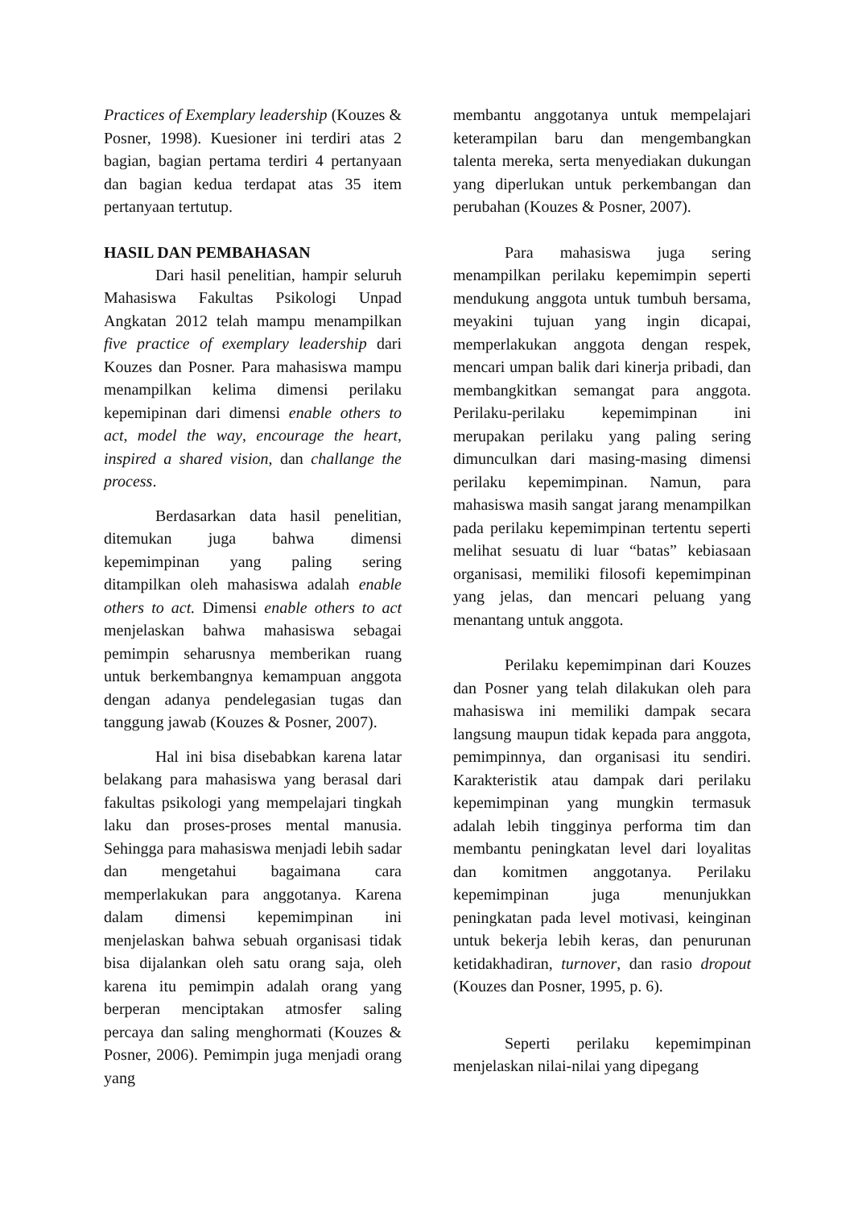Practices of Exemplary leadership (Kouzes & Posner, 1998). Kuesioner ini terdiri atas 2 bagian, bagian pertama terdiri 4 pertanyaan dan bagian kedua terdapat atas 35 item pertanyaan tertutup.
HASIL DAN PEMBAHASAN
Dari hasil penelitian, hampir seluruh Mahasiswa Fakultas Psikologi Unpad Angkatan 2012 telah mampu menampilkan five practice of exemplary leadership dari Kouzes dan Posner. Para mahasiswa mampu menampilkan kelima dimensi perilaku kepemipinan dari dimensi enable others to act, model the way, encourage the heart, inspired a shared vision, dan challange the process.
Berdasarkan data hasil penelitian, ditemukan juga bahwa dimensi kepemimpinan yang paling sering ditampilkan oleh mahasiswa adalah enable others to act. Dimensi enable others to act menjelaskan bahwa mahasiswa sebagai pemimpin seharusnya memberikan ruang untuk berkembangnya kemampuan anggota dengan adanya pendelegasian tugas dan tanggung jawab (Kouzes & Posner, 2007).
Hal ini bisa disebabkan karena latar belakang para mahasiswa yang berasal dari fakultas psikologi yang mempelajari tingkah laku dan proses-proses mental manusia. Sehingga para mahasiswa menjadi lebih sadar dan mengetahui bagaimana cara memperlakukan para anggotanya. Karena dalam dimensi kepemimpinan ini menjelaskan bahwa sebuah organisasi tidak bisa dijalankan oleh satu orang saja, oleh karena itu pemimpin adalah orang yang berperan menciptakan atmosfer saling percaya dan saling menghormati (Kouzes & Posner, 2006). Pemimpin juga menjadi orang yang
membantu anggotanya untuk mempelajari keterampilan baru dan mengembangkan talenta mereka, serta menyediakan dukungan yang diperlukan untuk perkembangan dan perubahan (Kouzes & Posner, 2007).
Para mahasiswa juga sering menampilkan perilaku kepemimpin seperti mendukung anggota untuk tumbuh bersama, meyakini tujuan yang ingin dicapai, memperlakukan anggota dengan respek, mencari umpan balik dari kinerja pribadi, dan membangkitkan semangat para anggota. Perilaku-perilaku kepemimpinan ini merupakan perilaku yang paling sering dimunculkan dari masing-masing dimensi perilaku kepemimpinan. Namun, para mahasiswa masih sangat jarang menampilkan pada perilaku kepemimpinan tertentu seperti melihat sesuatu di luar “batas” kebiasaan organisasi, memiliki filosofi kepemimpinan yang jelas, dan mencari peluang yang menantang untuk anggota.
Perilaku kepemimpinan dari Kouzes dan Posner yang telah dilakukan oleh para mahasiswa ini memiliki dampak secara langsung maupun tidak kepada para anggota, pemimpinnya, dan organisasi itu sendiri. Karakteristik atau dampak dari perilaku kepemimpinan yang mungkin termasuk adalah lebih tingginya performa tim dan membantu peningkatan level dari loyalitas dan komitmen anggotanya. Perilaku kepemimpinan juga menunjukkan peningkatan pada level motivasi, keinginan untuk bekerja lebih keras, dan penurunan ketidakhadiran, turnover, dan rasio dropout (Kouzes dan Posner, 1995, p. 6).
Seperti perilaku kepemimpinan menjelaskan nilai-nilai yang dipegang